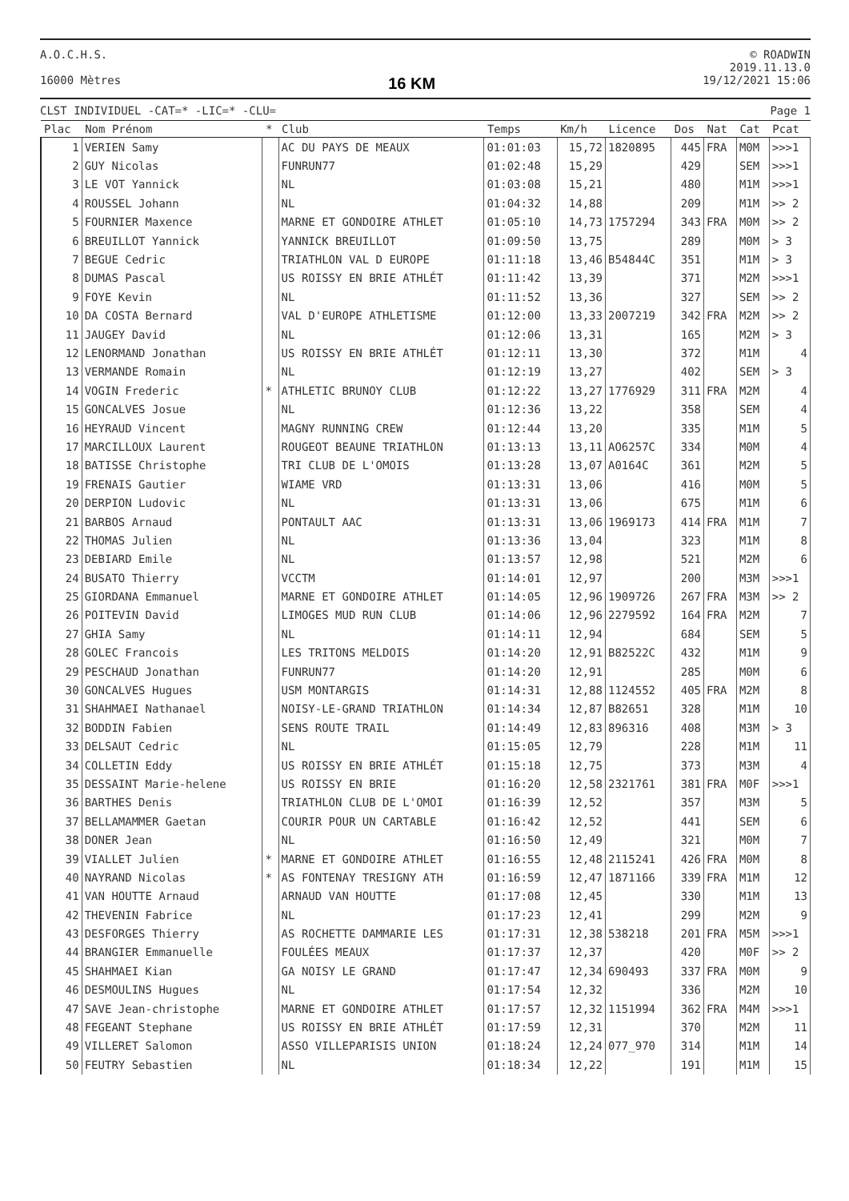A.O.C.H.S.
16000 Mètres
16 KM
© ROADWIN
2019.11.13.0
19/12/2021 15:06
CLST INDIVIDUEL -CAT=* -LIC=* -CLU=
Page 1
| Plac | Nom Prénom | * | Club | Temps | Km/h | Licence | Dos | Nat | Cat | Pcat |
| --- | --- | --- | --- | --- | --- | --- | --- | --- | --- | --- |
| 1 | VERIEN Samy | | AC DU PAYS DE MEAUX | 01:01:03 | 15,72 | 1820895 | 445 | FRA | M0M | >>>1 |
| 2 | GUY Nicolas | | FUNRUN77 | 01:02:48 | 15,29 | | 429 | | SEM | >>>1 |
| 3 | LE VOT Yannick | | NL | 01:03:08 | 15,21 | | 480 | | M1M | >>>1 |
| 4 | ROUSSEL Johann | | NL | 01:04:32 | 14,88 | | 209 | | M1M | >> 2 |
| 5 | FOURNIER Maxence | | MARNE ET GONDOIRE ATHLET | 01:05:10 | 14,73 | 1757294 | 343 | FRA | M0M | >> 2 |
| 6 | BREUILLOT Yannick | | YANNICK BREUILLOT | 01:09:50 | 13,75 | | 289 | | M0M | > 3 |
| 7 | BEGUE Cedric | | TRIATHLON VAL D EUROPE | 01:11:18 | 13,46 | B54844C | 351 | | M1M | > 3 |
| 8 | DUMAS Pascal | | US ROISSY EN BRIE ATHLÉT | 01:11:42 | 13,39 | | 371 | | M2M | >>>1 |
| 9 | FOYE Kevin | | NL | 01:11:52 | 13,36 | | 327 | | SEM | >> 2 |
| 10 | DA COSTA Bernard | | VAL D'EUROPE ATHLETISME | 01:12:00 | 13,33 | 2007219 | 342 | FRA | M2M | >> 2 |
| 11 | JAUGEY David | | NL | 01:12:06 | 13,31 | | 165 | | M2M | > 3 |
| 12 | LENORMAND Jonathan | | US ROISSY EN BRIE ATHLÉT | 01:12:11 | 13,30 | | 372 | | M1M | 4 |
| 13 | VERMANDE Romain | | NL | 01:12:19 | 13,27 | | 402 | | SEM | > 3 |
| 14 | VOGIN Frederic | * | ATHLETIC BRUNOY CLUB | 01:12:22 | 13,27 | 1776929 | 311 | FRA | M2M | 4 |
| 15 | GONCALVES Josue | | NL | 01:12:36 | 13,22 | | 358 | | SEM | 4 |
| 16 | HEYRAUD Vincent | | MAGNY RUNNING CREW | 01:12:44 | 13,20 | | 335 | | M1M | 5 |
| 17 | MARCILLOUX Laurent | | ROUGEOT BEAUNE TRIATHLON | 01:13:13 | 13,11 | AO6257C | 334 | | M0M | 4 |
| 18 | BATISSE Christophe | | TRI CLUB DE L'OMOIS | 01:13:28 | 13,07 | A0164C | 361 | | M2M | 5 |
| 19 | FRENAIS Gautier | | WIAME VRD | 01:13:31 | 13,06 | | 416 | | M0M | 5 |
| 20 | DERPION Ludovic | | NL | 01:13:31 | 13,06 | | 675 | | M1M | 6 |
| 21 | BARBOS Arnaud | | PONTAULT AAC | 01:13:31 | 13,06 | 1969173 | 414 | FRA | M1M | 7 |
| 22 | THOMAS Julien | | NL | 01:13:36 | 13,04 | | 323 | | M1M | 8 |
| 23 | DEBIARD Emile | | NL | 01:13:57 | 12,98 | | 521 | | M2M | 6 |
| 24 | BUSATO Thierry | | VCCTM | 01:14:01 | 12,97 | | 200 | | M3M | >>>1 |
| 25 | GIORDANA Emmanuel | | MARNE ET GONDOIRE ATHLET | 01:14:05 | 12,96 | 1909726 | 267 | FRA | M3M | >> 2 |
| 26 | POITEVIN David | | LIMOGES MUD RUN CLUB | 01:14:06 | 12,96 | 2279592 | 164 | FRA | M2M | 7 |
| 27 | GHIA Samy | | NL | 01:14:11 | 12,94 | | 684 | | SEM | 5 |
| 28 | GOLEC Francois | | LES TRITONS MELDOIS | 01:14:20 | 12,91 | B82522C | 432 | | M1M | 9 |
| 29 | PESCHAUD Jonathan | | FUNRUN77 | 01:14:20 | 12,91 | | 285 | | M0M | 6 |
| 30 | GONCALVES Hugues | | USM MONTARGIS | 01:14:31 | 12,88 | 1124552 | 405 | FRA | M2M | 8 |
| 31 | SHAHMAEI Nathanael | | NOISY-LE-GRAND TRIATHLON | 01:14:34 | 12,87 | B82651 | 328 | | M1M | 10 |
| 32 | BODDIN Fabien | | SENS ROUTE TRAIL | 01:14:49 | 12,83 | 896316 | 408 | | M3M | > 3 |
| 33 | DELSAUT Cedric | | NL | 01:15:05 | 12,79 | | 228 | | M1M | 11 |
| 34 | COLLETIN Eddy | | US ROISSY EN BRIE ATHLÉT | 01:15:18 | 12,75 | | 373 | | M3M | 4 |
| 35 | DESSAINT Marie-helene | | US ROISSY EN BRIE | 01:16:20 | 12,58 | 2321761 | 381 | FRA | M0F | >>>1 |
| 36 | BARTHES Denis | | TRIATHLON CLUB DE L'OMOI | 01:16:39 | 12,52 | | 357 | | M3M | 5 |
| 37 | BELLAMAMMER Gaetan | | COURIR POUR UN CARTABLE | 01:16:42 | 12,52 | | 441 | | SEM | 6 |
| 38 | DONER Jean | | NL | 01:16:50 | 12,49 | | 321 | | M0M | 7 |
| 39 | VIALLET Julien | * | MARNE ET GONDOIRE ATHLET | 01:16:55 | 12,48 | 2115241 | 426 | FRA | M0M | 8 |
| 40 | NAYRAND Nicolas | * | AS FONTENAY TRESIGNY ATH | 01:16:59 | 12,47 | 1871166 | 339 | FRA | M1M | 12 |
| 41 | VAN HOUTTE Arnaud | | ARNAUD VAN HOUTTE | 01:17:08 | 12,45 | | 330 | | M1M | 13 |
| 42 | THEVENIN Fabrice | | NL | 01:17:23 | 12,41 | | 299 | | M2M | 9 |
| 43 | DESFORGES Thierry | | AS ROCHETTE DAMMARIE LES | 01:17:31 | 12,38 | 538218 | 201 | FRA | M5M | >>>1 |
| 44 | BRANGIER Emmanuelle | | FOULÉES MEAUX | 01:17:37 | 12,37 | | 420 | | M0F | >> 2 |
| 45 | SHAHMAEI Kian | | GA NOISY LE GRAND | 01:17:47 | 12,34 | 690493 | 337 | FRA | M0M | 9 |
| 46 | DESMOULINS Hugues | | NL | 01:17:54 | 12,32 | | 336 | | M2M | 10 |
| 47 | SAVE Jean-christophe | | MARNE ET GONDOIRE ATHLET | 01:17:57 | 12,32 | 1151994 | 362 | FRA | M4M | >>>1 |
| 48 | FEGEANT Stephane | | US ROISSY EN BRIE ATHLÉT | 01:17:59 | 12,31 | | 370 | | M2M | 11 |
| 49 | VILLERET Salomon | | ASSO VILLEPARISIS UNION | 01:18:24 | 12,24 | 077_970 | 314 | | M1M | 14 |
| 50 | FEUTRY Sebastien | | NL | 01:18:34 | 12,22 | | 191 | | M1M | 15 |